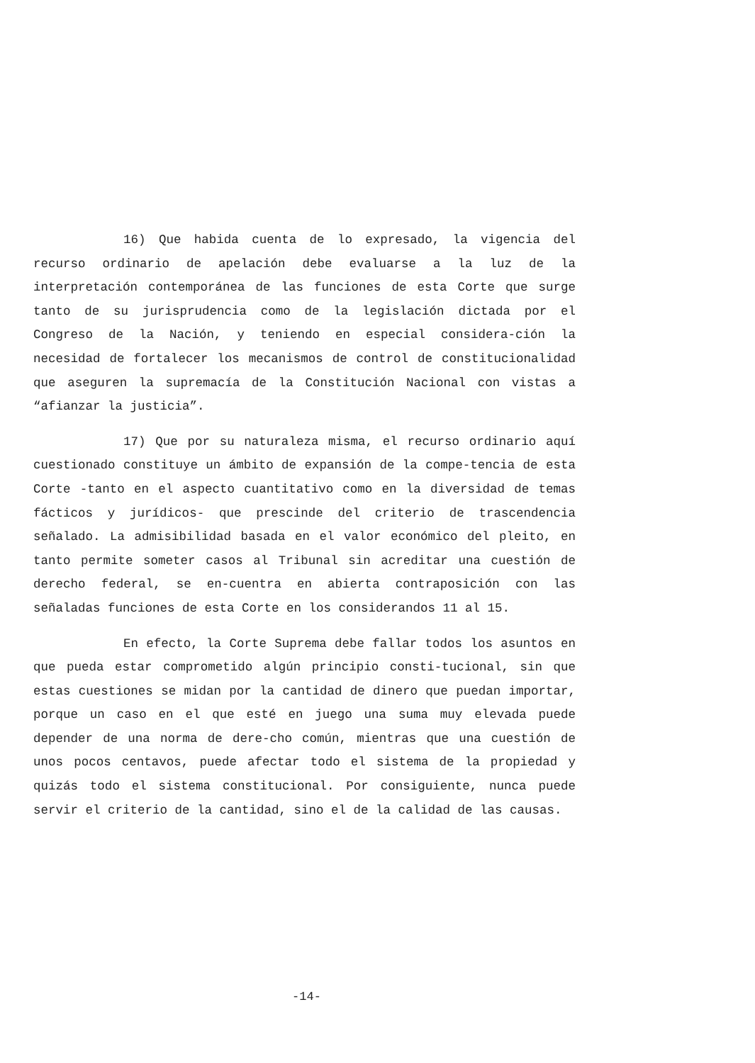16) Que habida cuenta de lo expresado, la vigencia del recurso ordinario de apelación debe evaluarse a la luz de la interpretación contemporánea de las funciones de esta Corte que surge tanto de su jurisprudencia como de la legislación dictada por el Congreso de la Nación, y teniendo en especial considera-ción la necesidad de fortalecer los mecanismos de control de constitucionalidad que aseguren la supremacía de la Constitución Nacional con vistas a “afianzar la justicia”.
17) Que por su naturaleza misma, el recurso ordinario aquí cuestionado constituye un ámbito de expansión de la compe-tencia de esta Corte -tanto en el aspecto cuantitativo como en la diversidad de temas fácticos y jurídicos- que prescinde del criterio de trascendencia señalado. La admisibilidad basada en el valor económico del pleito, en tanto permite someter casos al Tribunal sin acreditar una cuestión de derecho federal, se en-cuentra en abierta contraposición con las señaladas funciones de esta Corte en los considerandos 11 al 15.
En efecto, la Corte Suprema debe fallar todos los asuntos en que pueda estar comprometido algún principio consti-tucional, sin que estas cuestiones se midan por la cantidad de dinero que puedan importar, porque un caso en el que esté en juego una suma muy elevada puede depender de una norma de dere-cho común, mientras que una cuestión de unos pocos centavos, puede afectar todo el sistema de la propiedad y quizás todo el sistema constitucional. Por consiguiente, nunca puede servir el criterio de la cantidad, sino el de la calidad de las causas.
-14-